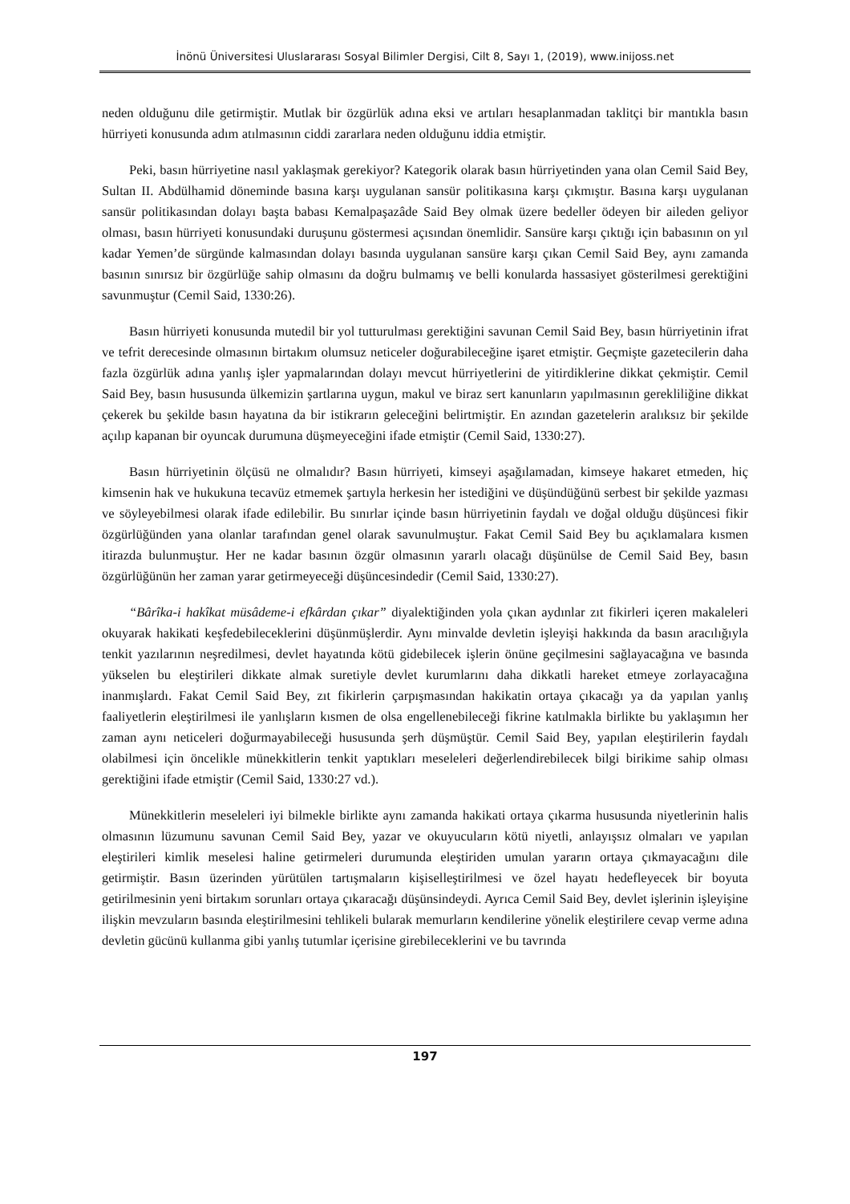İnönü Üniversitesi Uluslararası Sosyal Bilimler Dergisi, Cilt 8, Sayı 1, (2019), www.inijoss.net
neden olduğunu dile getirmiştir. Mutlak bir özgürlük adına eksi ve artıları hesaplanmadan taklitçi bir mantıkla basın hürriyeti konusunda adım atılmasının ciddi zararlara neden olduğunu iddia etmiştir.
Peki, basın hürriyetine nasıl yaklaşmak gerekiyor? Kategorik olarak basın hürriyetinden yana olan Cemil Said Bey, Sultan II. Abdülhamid döneminde basına karşı uygulanan sansür politikasına karşı çıkmıştır. Basına karşı uygulanan sansür politikasından dolayı başta babası Kemalpaşazâde Said Bey olmak üzere bedeller ödeyen bir aileden geliyor olması, basın hürriyeti konusundaki duruşunu göstermesi açısından önemlidir. Sansüre karşı çıktığı için babasının on yıl kadar Yemen’de sürgünde kalmasından dolayı basında uygulanan sansüre karşı çıkan Cemil Said Bey, aynı zamanda basının sınırsız bir özgürlüğe sahip olmasını da doğru bulmamış ve belli konularda hassasiyet gösterilmesi gerektiğini savunmuştur (Cemil Said, 1330:26).
Basın hürriyeti konusunda mutedil bir yol tutturulması gerektiğini savunan Cemil Said Bey, basın hürriyetinin ifrat ve tefrit derecesinde olmasının birtakım olumsuz neticeler doğurabileceğine işaret etmiştir. Geçmişte gazetecilerin daha fazla özgürlük adına yanlış işler yapmalarından dolayı mevcut hürriyetlerini de yitirdiklerine dikkat çekmiştir. Cemil Said Bey, basın hususunda ülkemizin şartlarına uygun, makul ve biraz sert kanunların yapılmasının gerekliliğine dikkat çekerek bu şekilde basın hayatına da bir istikrarın geleceğini belirtmiştir. En azından gazetelerin aralıksız bir şekilde açılıp kapanan bir oyuncak durumuna düşmeyeceğini ifade etmiştir (Cemil Said, 1330:27).
Basın hürriyetinin ölçüsü ne olmalıdır? Basın hürriyeti, kimseyi aşağılamadan, kimseye hakaret etmeden, hiç kimsenin hak ve hukukuna tecavüz etmemek şartıyla herkesin her istediğini ve düşündüğünü serbest bir şekilde yazması ve söyleyebilmesi olarak ifade edilebilir. Bu sınırlar içinde basın hürriyetinin faydalı ve doğal olduğu düşüncesi fikir özgürlüğünden yana olanlar tarafından genel olarak savunulmuştur. Fakat Cemil Said Bey bu açıklamalara kısmen itirazda bulunmuştur. Her ne kadar basının özgür olmasının yararlı olacağı düşünülse de Cemil Said Bey, basın özgürlüğünün her zaman yarar getirmeyeceği düşüncesindedir (Cemil Said, 1330:27).
“Bârîka-i hakîkat müsâdeme-i efkârdan çıkar” diyalektiğinden yola çıkan aydınlar zıt fikirleri içeren makaleleri okuyarak hakikati keşfedebileceklerini düşünmüşlerdir. Aynı minvalde devletin işleyişi hakkında da basın aracılığıyla tenkit yazılarının neşredilmesi, devlet hayatında kötü gidebilecek işlerin önüne geçilmesini sağlayacağına ve basında yükselen bu eleştirileri dikkate almak suretiyle devlet kurumlarını daha dikkatli hareket etmeye zorlayacağına inanmışlardı. Fakat Cemil Said Bey, zıt fikirlerin çarpışmasından hakikatin ortaya çıkacağı ya da yapılan yanlış faaliyetlerin eleştirilmesi ile yanlışların kısmen de olsa engellenebileceği fikrine katılmakla birlikte bu yaklaşımın her zaman aynı neticeleri doğurmayabileceği hususunda şerh düşmüştür. Cemil Said Bey, yapılan eleştirilerin faydalı olabilmesi için öncelikle münekkitlerin tenkit yaptıkları meseleleri değerlendirebilecek bilgi birikime sahip olması gerektiğini ifade etmiştir (Cemil Said, 1330:27 vd.).
Münekkitlerin meseleleri iyi bilmekle birlikte aynı zamanda hakikati ortaya çıkarma hususunda niyetlerinin halis olmasının lüzumunu savunan Cemil Said Bey, yazar ve okuyucuların kötü niyetli, anlayışsız olmaları ve yapılan eleştirileri kimlik meselesi haline getirmeleri durumunda eleştiriden umulan yararın ortaya çıkmayacağını dile getirmiştir. Basın üzerinden yürütülen tartışmaların kişiselleştirilmesi ve özel hayatı hedefleyecek bir boyuta getirilmesinin yeni birtakım sorunları ortaya çıkaracağı düşünsindeydi. Ayrıca Cemil Said Bey, devlet işlerinin işleyişine ilişkin mevzuların basında eleştirilmesini tehlikeli bularak memurların kendilerine yönelik eleştirilere cevap verme adına devletin gücünü kullanma gibi yanlış tutumlar içerisine girebileceklerini ve bu tavrında
197